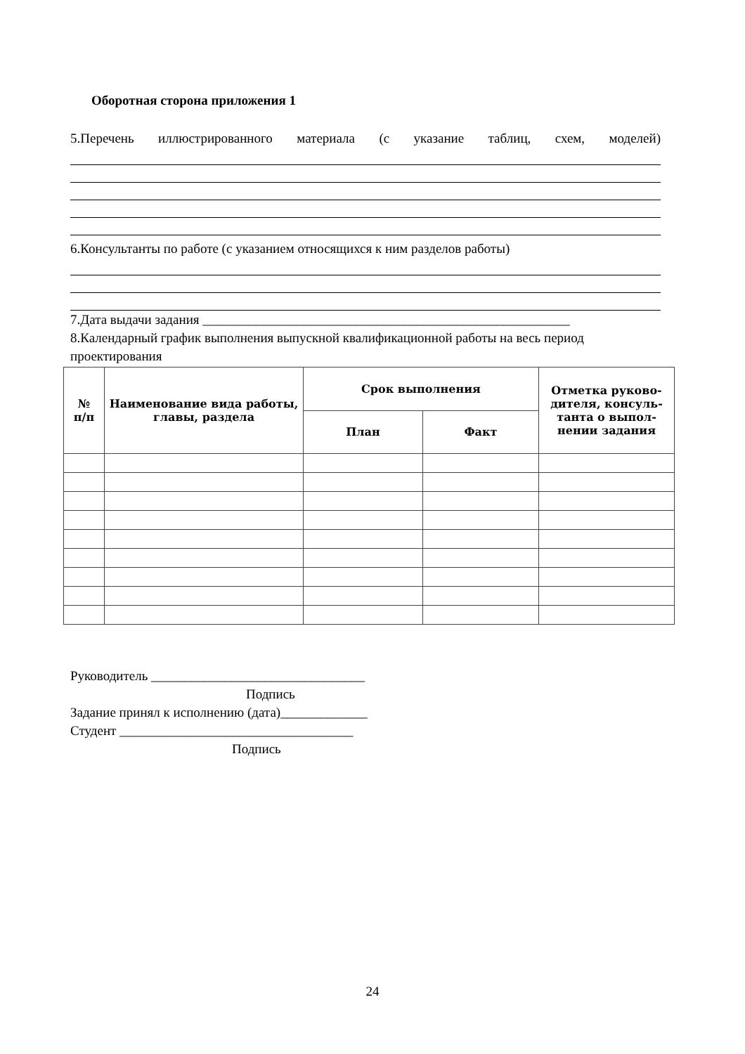Оборотная сторона приложения 1
5.Перечень иллюстрированного материала (с указание таблиц, схем, моделей)
6.Консультанты по работе (с указанием относящихся к ним разделов работы)
7.Дата выдачи задания _______________________________________________________
8.Календарный график выполнения выпускной квалификационной работы на весь период проектирования
| № п/п | Наименование вида работы, главы, раздела | Срок выполнения | | Отметка руково-дителя, консуль-танта о выпол-нении задания |
| --- | --- | --- | --- | --- |
| | | План | Факт | |
Руководитель ________________________________
Подпись
Задание принял к исполнению (дата)_____________
Студент ___________________________________
Подпись
24